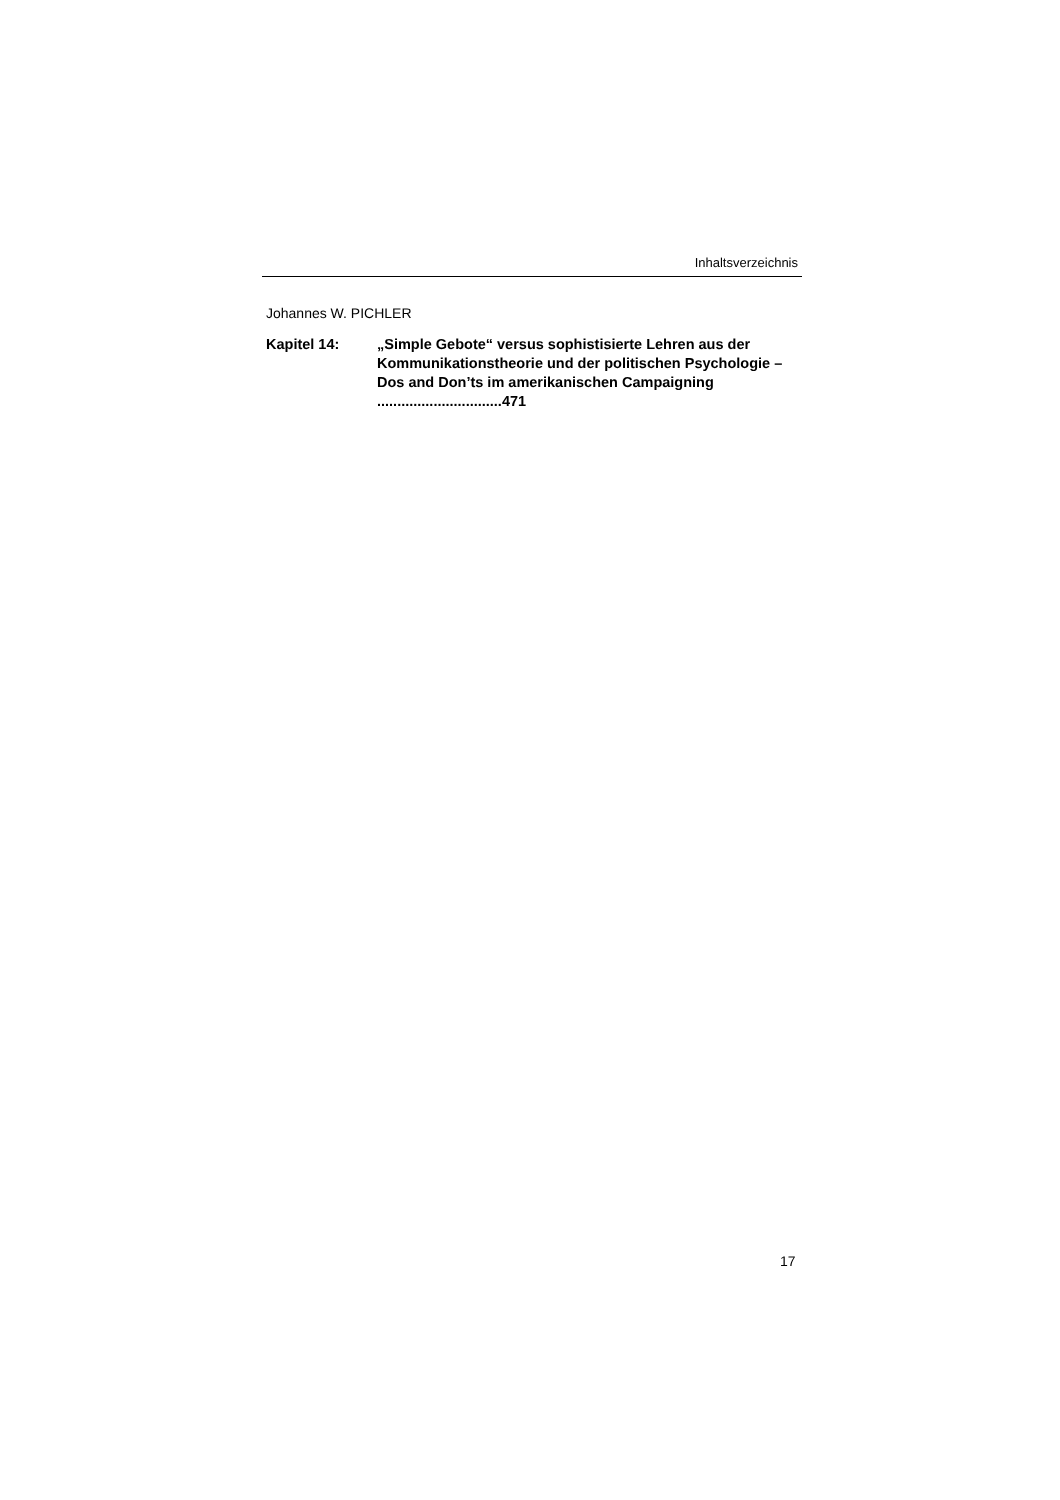Inhaltsverzeichnis
Johannes W. PICHLER
Kapitel 14: „Simple Gebote“ versus sophistisierte Lehren aus der Kommunikationstheorie und der politischen Psychologie – Dos and Don’ts im amerikanischen Campaigning ...............................471
17